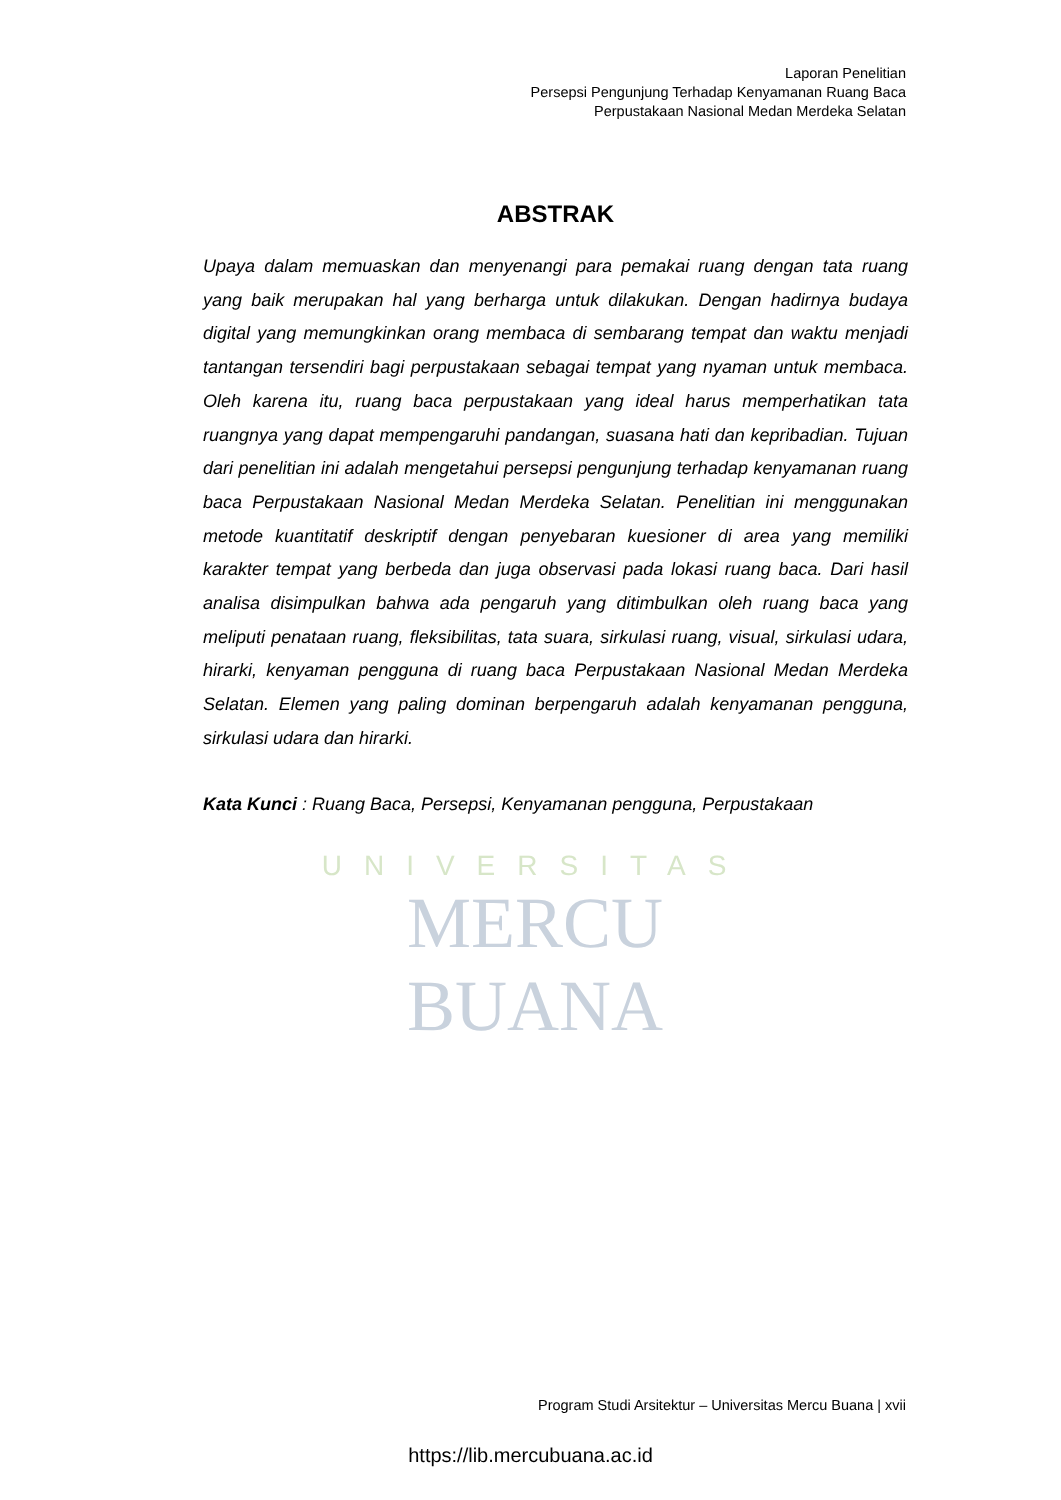Laporan Penelitian
Persepsi Pengunjung Terhadap Kenyamanan Ruang Baca
Perpustakaan Nasional Medan Merdeka Selatan
UNIVERSITAS
MERCU BUANA
ABSTRAK
Upaya dalam memuaskan dan menyenangi para pemakai ruang dengan tata ruang yang baik merupakan hal yang berharga untuk dilakukan. Dengan hadirnya budaya digital yang memungkinkan orang membaca di sembarang tempat dan waktu menjadi tantangan tersendiri bagi perpustakaan sebagai tempat yang nyaman untuk membaca. Oleh karena itu, ruang baca perpustakaan yang ideal harus memperhatikan tata ruangnya yang dapat mempengaruhi pandangan, suasana hati dan kepribadian. Tujuan dari penelitian ini adalah mengetahui persepsi pengunjung terhadap kenyamanan ruang baca Perpustakaan Nasional Medan Merdeka Selatan. Penelitian ini menggunakan metode kuantitatif deskriptif dengan penyebaran kuesioner di area yang memiliki karakter tempat yang berbeda dan juga observasi pada lokasi ruang baca. Dari hasil analisa disimpulkan bahwa ada pengaruh yang ditimbulkan oleh ruang baca yang meliputi penataan ruang, fleksibilitas, tata suara, sirkulasi ruang, visual, sirkulasi udara, hirarki, kenyaman pengguna di ruang baca Perpustakaan Nasional Medan Merdeka Selatan. Elemen yang paling dominan berpengaruh adalah kenyamanan pengguna, sirkulasi udara dan hirarki.
Kata Kunci : Ruang Baca, Persepsi, Kenyamanan pengguna, Perpustakaan
Program Studi Arsitektur – Universitas Mercu Buana | xvii
https://lib.mercubuana.ac.id